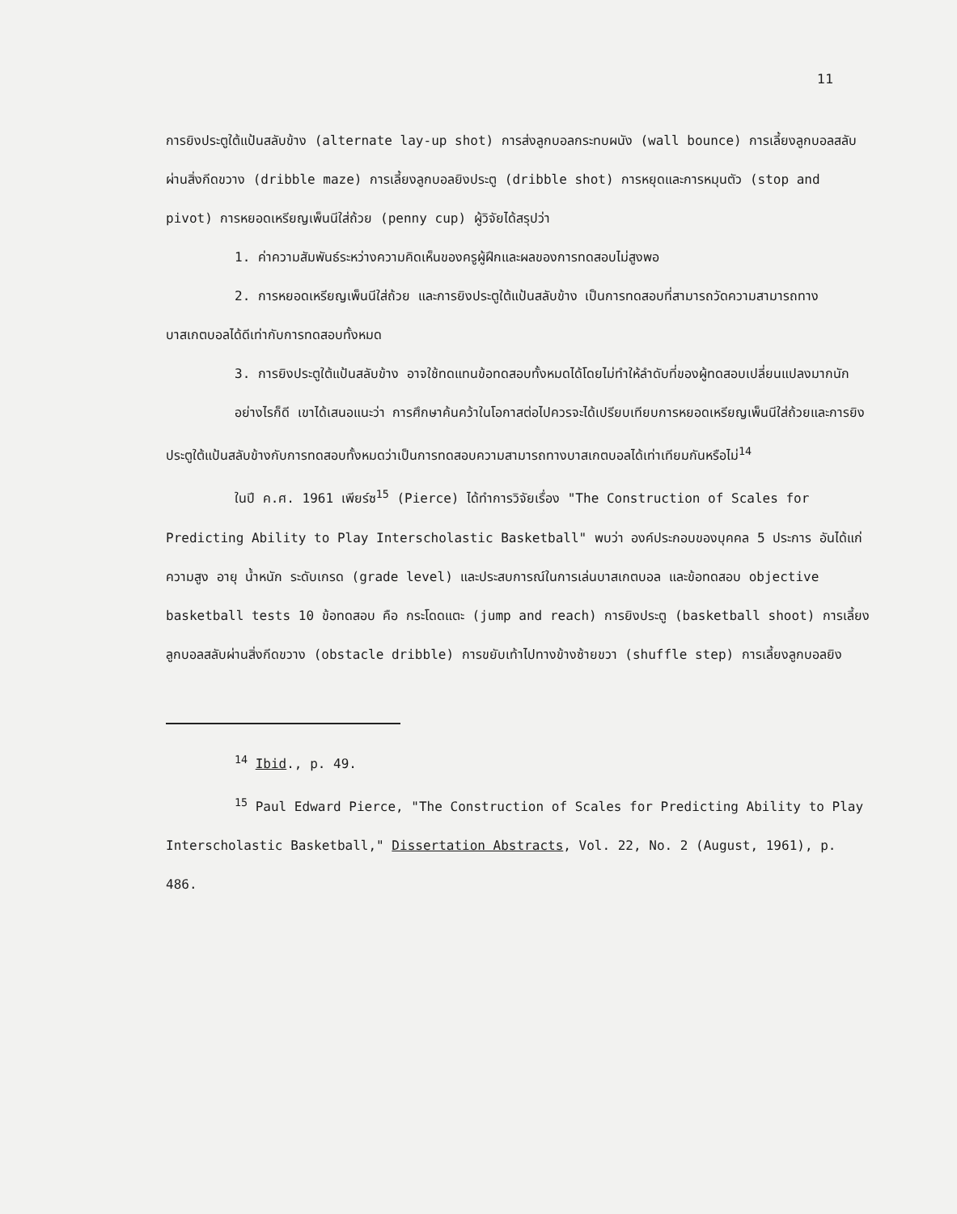11
การยิงประตูใต้แป้นสลับข้าง (alternate lay-up shot) การส่งลูกบอลกระทบผนัง (wall bounce) การเลี้ยงลูกบอลสลับผ่านสิ่งกีดขวาง (dribble maze) การเลี้ยงลูกบอลยิงประตู (dribble shot) การหยุดและการหมุนตัว (stop and pivot) การหยอดเหรียญเพ็นนีใส่ถ้วย (penny cup) ผู้วิจัยได้สรุปว่า
1. ค่าความสัมพันธ์ระหว่างความคิดเห็นของครูผู้ฝึกและผลของการทดสอบไม่สูงพอ
2. การหยอดเหรียญเพ็นนีใส่ถ้วย และการยิงประตูใต้แป้นสลับข้าง เป็นการทดสอบที่สามารถวัดความสามารถทางบาสเกตบอลได้ดีเท่ากับการทดสอบทั้งหมด
3. การยิงประตูใต้แป้นสลับข้าง อาจใช้ทดแทนข้อทดสอบทั้งหมดได้โดยไม่ทำให้ลำดับที่ของผู้ทดสอบเปลี่ยนแปลงมากนัก
อย่างไรก็ดี เขาได้เสนอแนะว่า การศึกษาค้นคว้าในโอกาสต่อไปควรจะได้เปรียบเทียบการหยอดเหรียญเพ็นนีใส่ถ้วยและการยิงประตูใต้แป้นสลับข้างกับการทดสอบทั้งหมดว่าเป็นการทดสอบความสามารถทางบาสเกตบอลได้เท่าเทียมกันหรือไม่<sup>14</sup>
ในปี ค.ศ. 1961 เพียร์ซ<sup>15</sup> (Pierce) ได้ทำการวิจัยเรื่อง "The Construction of Scales for Predicting Ability to Play Interscholastic Basketball" พบว่า องค์ประกอบของบุคคล 5 ประการ อันได้แก่ความสูง อายุ น้ำหนัก ระดับเกรด (grade level) และประสบการณ์ในการเล่นบาสเกตบอล และข้อทดสอบ objective basketball tests 10 ข้อทดสอบ คือ กระโดดแตะ (jump and reach) การยิงประตู (basketball shoot) การเลี้ยงลูกบอลสลับผ่านสิ่งกีดขวาง (obstacle dribble) การขยับเท้าไปทางข้างซ้ายขวา (shuffle step) การเลี้ยงลูกบอลยิง
<sup>14</sup> Ibid., p. 49.
<sup>15</sup> Paul Edward Pierce, "The Construction of Scales for Predicting Ability to Play Interscholastic Basketball," Dissertation Abstracts, Vol. 22, No. 2 (August, 1961), p. 486.